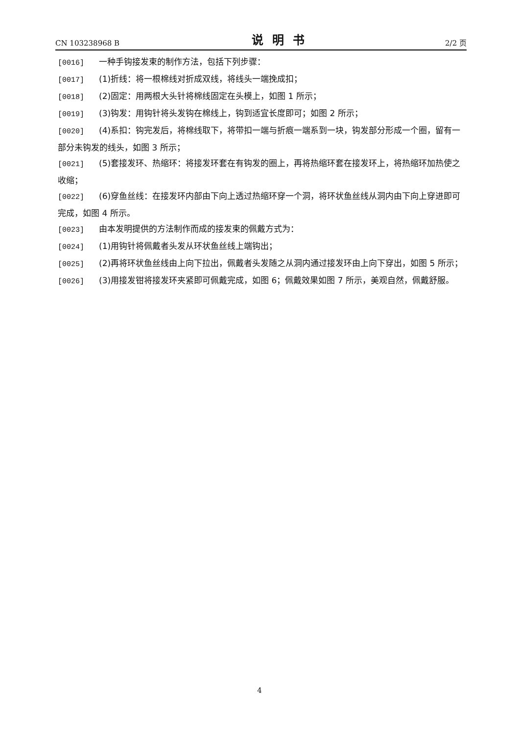CN 103238968 B 说明书 2/2 页
[0016] 一种手钩接发束的制作方法，包括下列步骤：
[0017] (1)折线：将一根棉线对折成双线，将线头一端挽成扣；
[0018] (2)固定：用两根大头针将棉线固定在头模上，如图 1 所示；
[0019] (3)钩发：用钩针将头发钩在棉线上，钩到适宜长度即可；如图 2 所示；
[0020] (4)系扣：钩完发后，将棉线取下，将带扣一端与折痕一端系到一块，钩发部分形成一个圈，留有一部分未钩发的线头，如图 3 所示；
[0021] (5)套接发环、热缩环：将接发环套在有钩发的圈上，再将热缩环套在接发环上，将热缩环加热使之收缩；
[0022] (6)穿鱼丝线：在接发环内部由下向上透过热缩环穿一个洞，将环状鱼丝线从洞内由下向上穿进即可完成，如图 4 所示。
[0023] 由本发明提供的方法制作而成的接发束的佩戴方式为：
[0024] (1)用钩针将佩戴者头发从环状鱼丝线上端钩出；
[0025] (2)再将环状鱼丝线由上向下拉出，佩戴者头发随之从洞内通过接发环由上向下穿出，如图 5 所示；
[0026] (3)用接发钳将接发环夹紧即可佩戴完成，如图 6；佩戴效果如图 7 所示，美观自然，佩戴舒服。
4